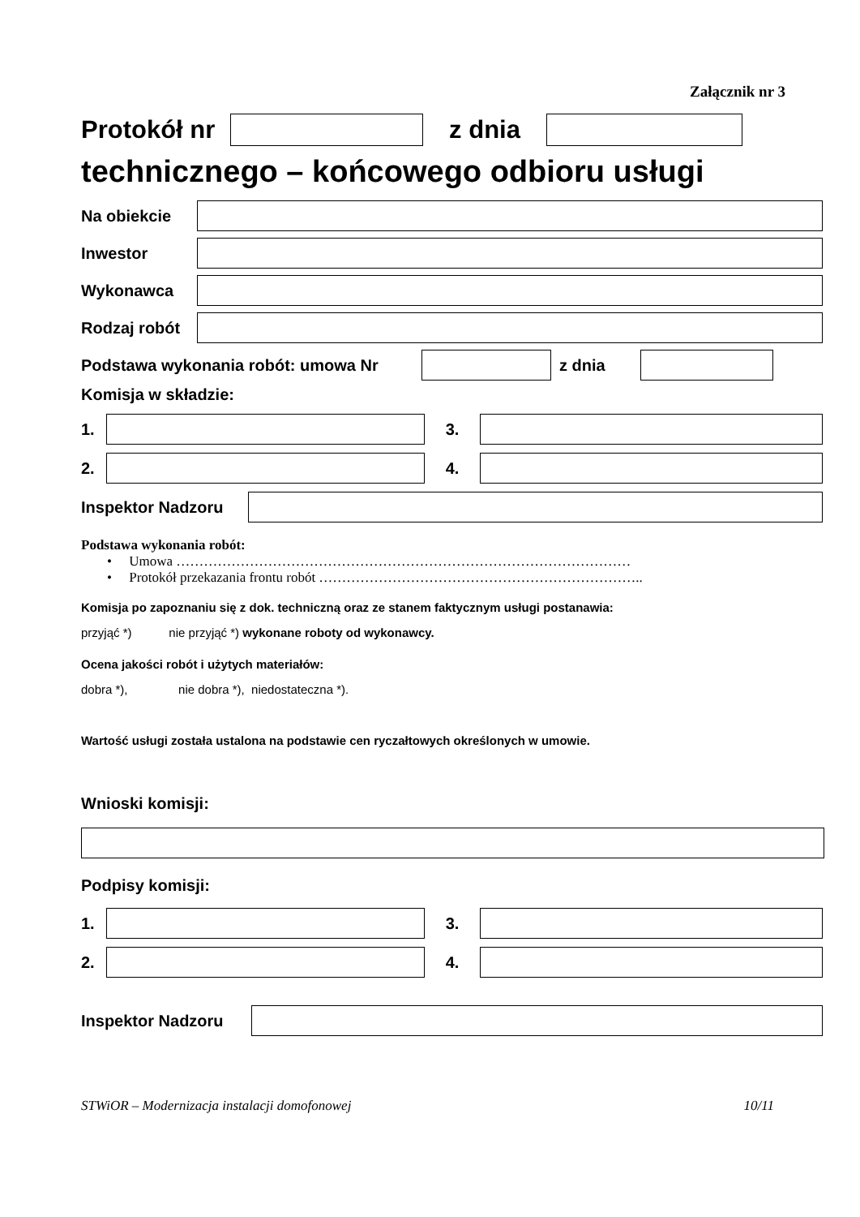Załącznik nr 3
Protokół nr
z dnia
technicznego – końcowego odbioru usługi
Na obiekcie
Inwestor
Wykonawca
Rodzaj robót
Podstawa wykonania robót: umowa Nr z dnia
Komisja w składzie:
1. 3.
2. 4.
Inspektor Nadzoru
Podstawa wykonania robót:
• Umowa ………………………………………………………………………………………
• Protokół przekazania frontu robót ……………………………………………………………..
Komisja po zapoznaniu się z dok. techniczną oraz ze stanem faktycznym usługi postanawia:
przyjąć *) nie przyjąć *) wykonane roboty od wykonawcy.
Ocena jakości robót i użytych materiałów:
dobra *), nie dobra *), niedostateczna *).
Wartość usługi została ustalona na podstawie cen ryczałtowych określonych w umowie.
Wnioski komisji:
Podpisy komisji:
1. 3.
2. 4.
Inspektor Nadzoru
STWiOR – Modernizacja instalacji domofonowej 10/11